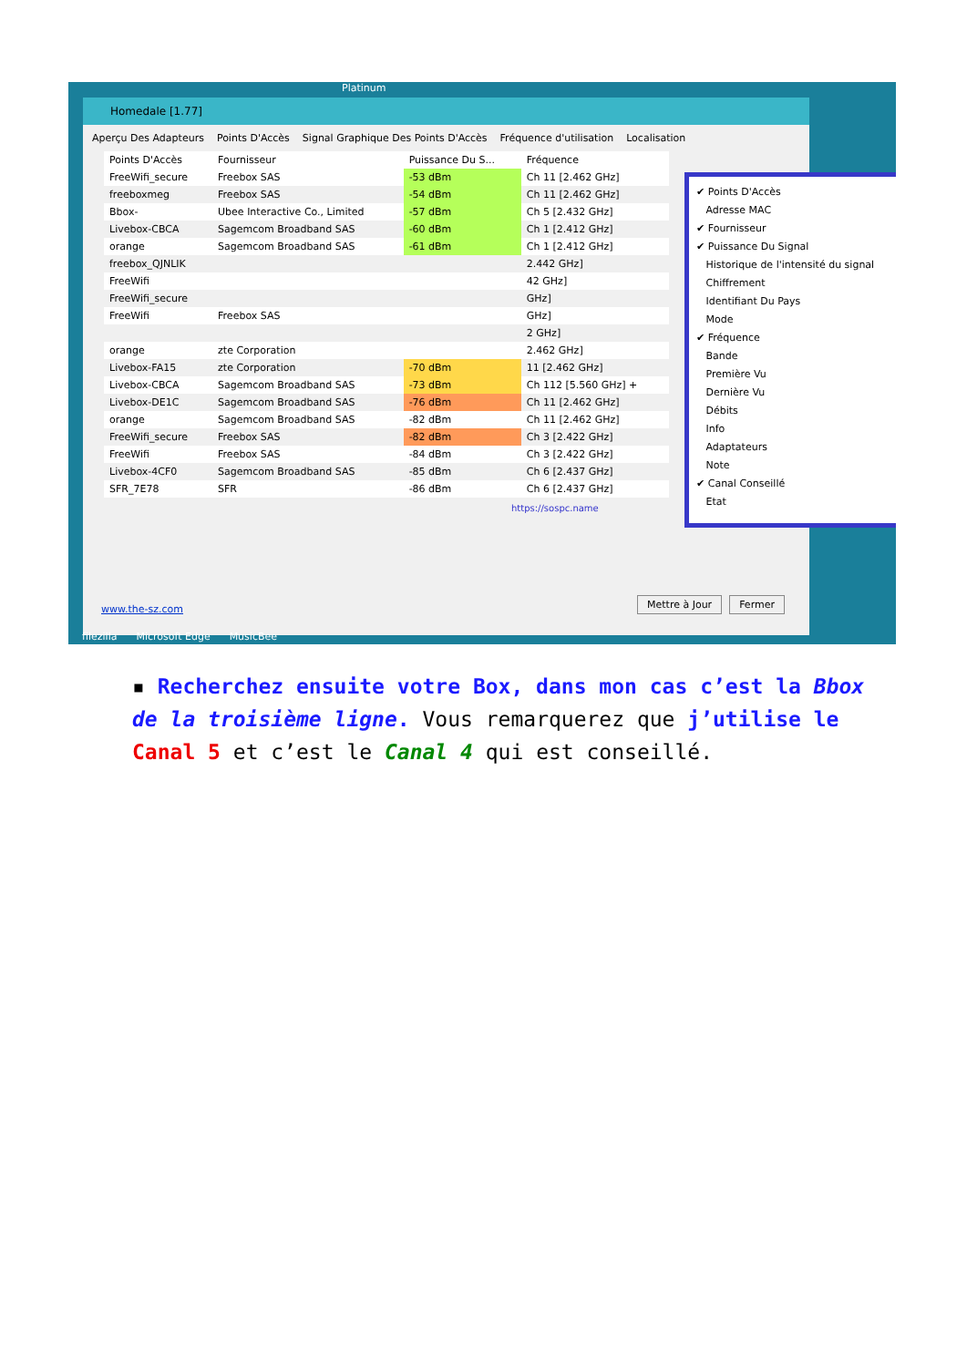Homedale [1.77]
Aperçu Des Adapteurs Points D'Accès Signal Graphique Des Points D'Accès Fréquence d'utilisation Localisation
| Points D'Accès | Fournisseur | Puissance Du S... | Fréquence |
| --- | --- | --- | --- |
| FreeWifi_secure | Freebox SAS | -53 dBm | Ch 11 [2.462 GHz] |
| freeboxmeg | Freebox SAS | -54 dBm | Ch 11 [2.462 GHz] |
| Bbox- | Ubee Interactive Co., Limited | -57 dBm | Ch 5 [2.432 GHz] |
| Livebox-CBCA | Sagemcom Broadband SAS | -60 dBm | Ch 1 [2.412 GHz] |
| orange | Sagemcom Broadband SAS | -61 dBm | Ch 1 [2.412 GHz] |
| freebox_QJNLIK | | | 2.442 GHz] |
| FreeWifi | | | 42 GHz] |
| FreeWifi_secure | | | GHz] |
| FreeWifi | Freebox SAS | | GHz] |
| | | | 2 GHz] |
| orange | zte Corporation | | 2.462 GHz] |
| Livebox-FA15 | zte Corporation | -70 dBm | 11 [2.462 GHz] |
| Livebox-CBCA | Sagemcom Broadband SAS | -73 dBm | Ch 112 [5.560 GHz] + |
| Livebox-DE1C | Sagemcom Broadband SAS | -76 dBm | Ch 11 [2.462 GHz] |
| orange | Sagemcom Broadband SAS | -82 dBm | Ch 11 [2.462 GHz] |
| FreeWifi_secure | Freebox SAS | -82 dBm | Ch 3 [2.422 GHz] |
| FreeWifi | Freebox SAS | -84 dBm | Ch 3 [2.422 GHz] |
| Livebox-4CF0 | Sagemcom Broadband SAS | -85 dBm | Ch 6 [2.437 GHz] |
| SFR_7E78 | SFR | -86 dBm | Ch 6 [2.437 GHz] |
https://sospc.name
www.the-sz.com Mettre à Jour Fermer
✔ Points D'Accès
Adresse MAC
✔ Fournisseur
✔ Puissance Du Signal
Historique de l'intensité du signal
Chiffrement
Identifiant Du Pays
Mode
✔ Fréquence
Bande
Première Vu
Dernière Vu
Débits
Info
Adaptateurs
Note
✔ Canal Conseillé
Etat
Platinum
filezilla Microsoft Edge MusicBee
▪ Recherchez ensuite votre Box, dans mon cas c’est la Bbox de la troisième ligne. Vous remarquerez que j’utilise le Canal 5 et c’est le Canal 4 qui est conseillé.